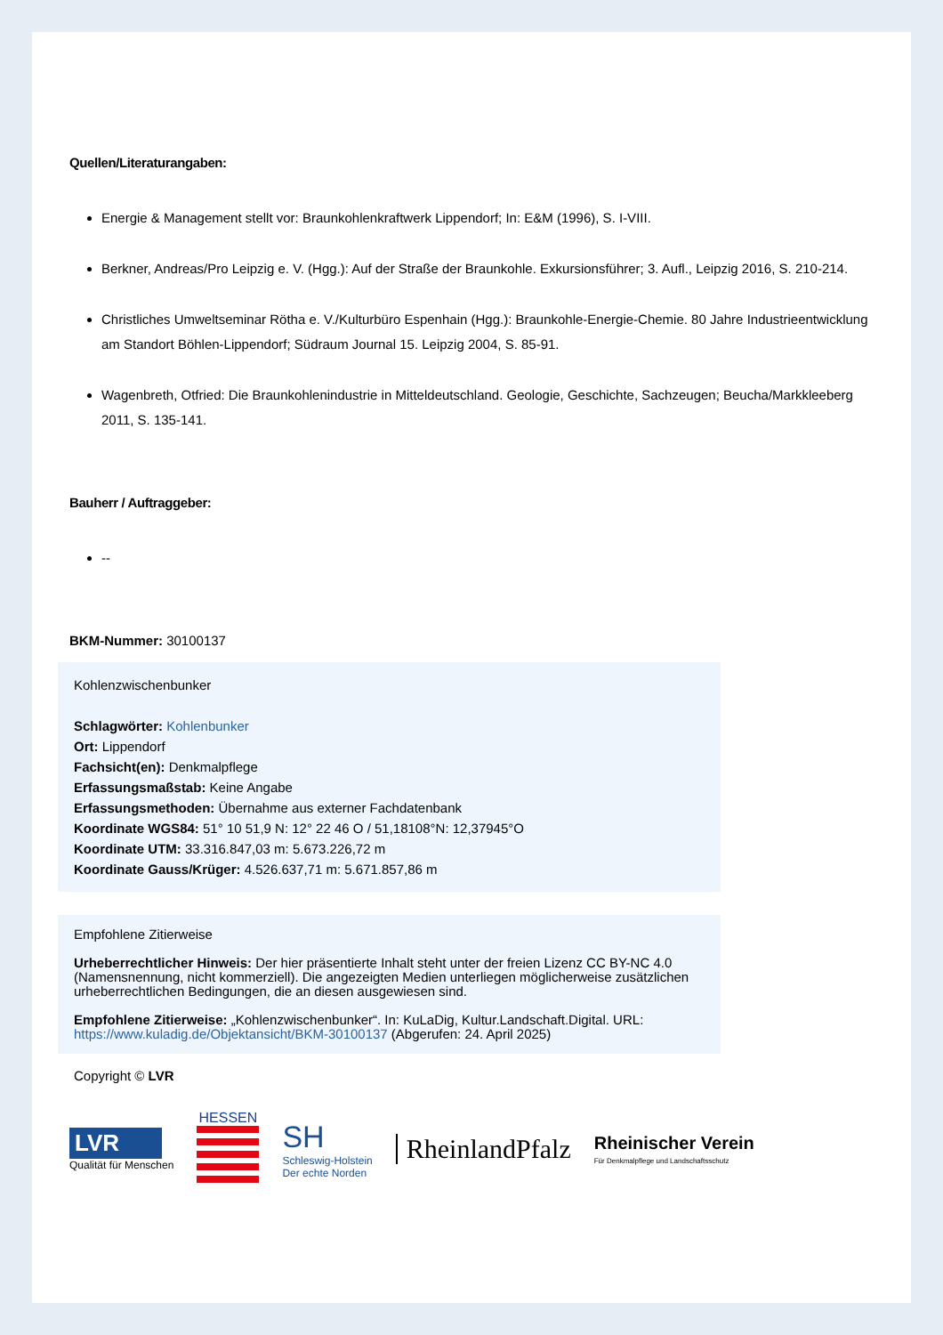Quellen/Literaturangaben:
Energie & Management stellt vor: Braunkohlenkraftwerk Lippendorf; In: E&M (1996), S. I-VIII.
Berkner, Andreas/Pro Leipzig e. V. (Hgg.): Auf der Straße der Braunkohle. Exkursionsführer; 3. Aufl., Leipzig 2016, S. 210-214.
Christliches Umweltseminar Rötha e. V./Kulturbüro Espenhain (Hgg.): Braunkohle-Energie-Chemie. 80 Jahre Industrieentwicklung am Standort Böhlen-Lippendorf; Südraum Journal 15. Leipzig 2004, S. 85-91.
Wagenbreth, Otfried: Die Braunkohlenindustrie in Mitteldeutschland. Geologie, Geschichte, Sachzeugen; Beucha/Markkleeberg 2011, S. 135-141.
Bauherr / Auftraggeber:
--
BKM-Nummer: 30100137
Kohlenzwischenbunker
Schlagwörter: Kohlenbunker
Ort: Lippendorf
Fachsicht(en): Denkmalpflege
Erfassungsmaßstab: Keine Angabe
Erfassungsmethoden: Übernahme aus externer Fachdatenbank
Koordinate WGS84: 51° 10 51,9 N: 12° 22 46 O / 51,18108°N: 12,37945°O
Koordinate UTM: 33.316.847,03 m: 5.673.226,72 m
Koordinate Gauss/Krüger: 4.526.637,71 m: 5.671.857,86 m
Empfohlene Zitierweise
Urheberrechtlicher Hinweis: Der hier präsentierte Inhalt steht unter der freien Lizenz CC BY-NC 4.0 (Namensnennung, nicht kommerziell). Die angezeigten Medien unterliegen möglicherweise zusätzlichen urheberrechtlichen Bedingungen, die an diesen ausgewiesen sind.
Empfohlene Zitierweise: „Kohlenzwischenbunker“. In: KuLaDig, Kultur.Landschaft.Digital. URL: https://www.kuladig.de/Objektansicht/BKM-30100137 (Abgerufen: 24. April 2025)
Copyright © LVR
LVR
Qualität für Menschen
HESSEN
SH
Schleswig-Holstein
Der echte Norden
RheinlandPfalz
Rheinischer Verein
Für Denkmalpflege und Landschaftsschutz